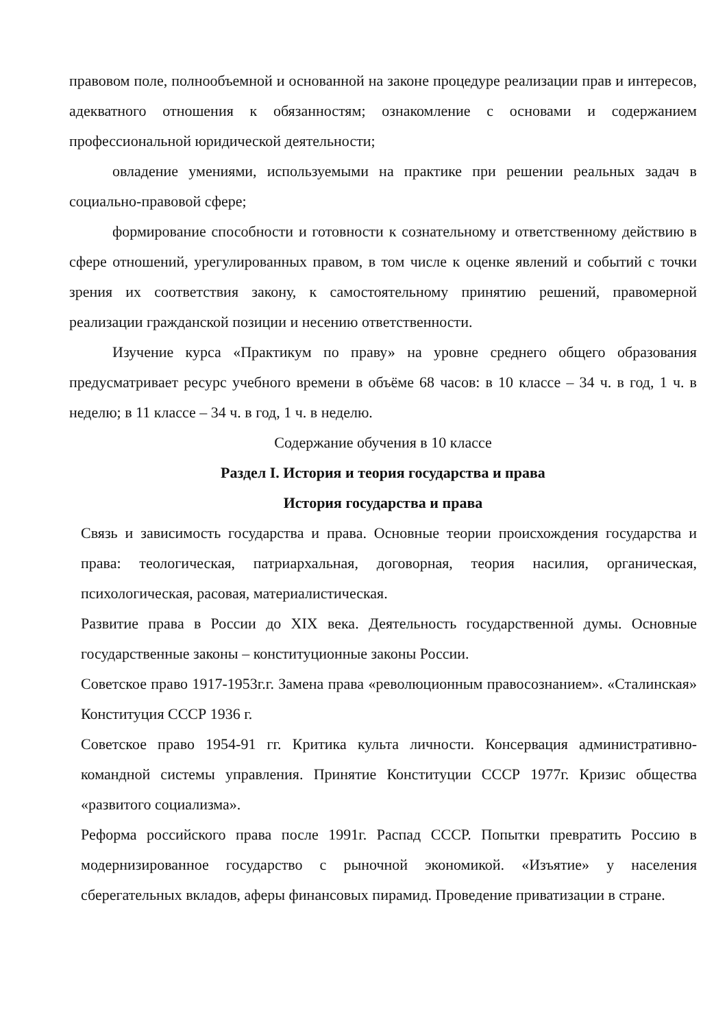правовом поле, полнообъемной и основанной на законе процедуре реализации прав и интересов, адекватного отношения к обязанностям; ознакомление с основами и содержанием профессиональной юридической деятельности;
овладение умениями, используемыми на практике при решении реальных задач в социально-правовой сфере;
формирование способности и готовности к сознательному и ответственному действию в сфере отношений, урегулированных правом, в том числе к оценке явлений и событий с точки зрения их соответствия закону, к самостоятельному принятию решений, правомерной реализации гражданской позиции и несению ответственности.
Изучение курса «Практикум по праву» на уровне среднего общего образования предусматривает ресурс учебного времени в объёме 68 часов: в 10 классе – 34 ч. в год, 1 ч. в неделю; в 11 классе – 34 ч. в год, 1 ч. в неделю.
Содержание обучения в 10 классе
Раздел I. История и теория государства и права
История государства и права
Связь и зависимость государства и права. Основные теории происхождения государства и права: теологическая, патриархальная, договорная, теория насилия, органическая, психологическая, расовая, материалистическая.
Развитие права в России до XIX века. Деятельность государственной думы. Основные государственные законы – конституционные законы России.
Советское право 1917-1953г.г. Замена права «революционным правосознанием». «Сталинская» Конституция СССР 1936 г.
Советское право 1954-91 гг. Критика культа личности. Консервация административно-командной системы управления. Принятие Конституции СССР 1977г. Кризис общества «развитого социализма».
Реформа российского права после 1991г. Распад СССР. Попытки превратить Россию в модернизированное государство с рыночной экономикой. «Изъятие» у населения сберегательных вкладов, аферы финансовых пирамид. Проведение приватизации в стране.